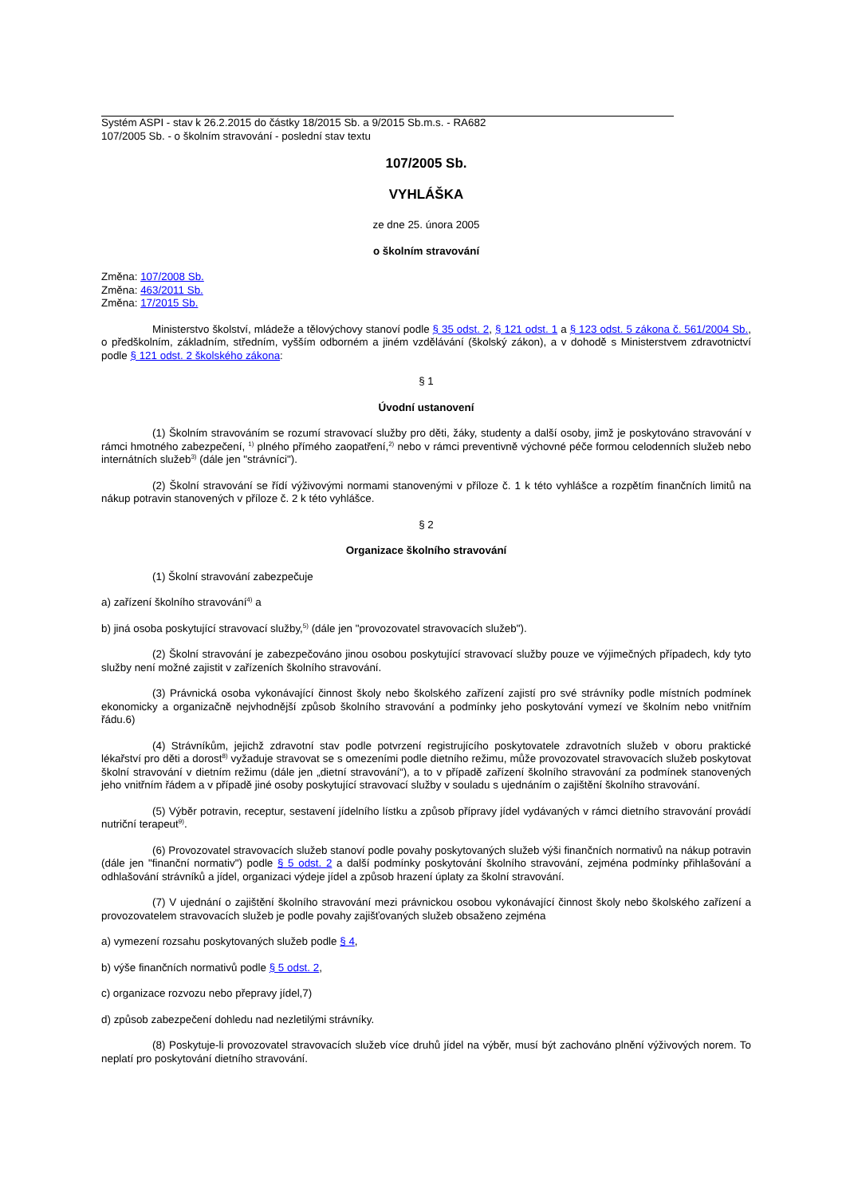Systém ASPI - stav k 26.2.2015 do částky 18/2015 Sb. a 9/2015 Sb.m.s. - RA682
107/2005 Sb. - o školním stravování - poslední stav textu
107/2005 Sb.
VYHLÁŠKA
ze dne 25. února 2005
o školním stravování
Změna: 107/2008 Sb.
Změna: 463/2011 Sb.
Změna: 17/2015 Sb.
Ministerstvo školství, mládeže a tělovýchovy stanoví podle § 35 odst. 2, § 121 odst. 1 a § 123 odst. 5 zákona č. 561/2004 Sb., o předškolním, základním, středním, vyšším odborném a jiném vzdělávání (školský zákon), a v dohodě s Ministerstvem zdravotnictví podle § 121 odst. 2 školského zákona:
§ 1
Úvodní ustanovení
(1) Školním stravováním se rozumí stravovací služby pro děti, žáky, studenty a další osoby, jimž je poskytováno stravování v rámci hmotného zabezpečení, <sup>1)</sup> plného přímého zaopatření,<sup>2)</sup> nebo v rámci preventivně výchovné péče formou celodenních služeb nebo internátních služeb<sup>3)</sup> (dále jen "strávníci").
(2) Školní stravování se řídí výživovými normami stanovenými v příloze č. 1 k této vyhlášce a rozpětím finančních limitů na nákup potravin stanovených v příloze č. 2 k této vyhlášce.
§ 2
Organizace školního stravování
(1) Školní stravování zabezpečuje
a) zařízení školního stravování<sup>4)</sup> a
b) jiná osoba poskytující stravovací služby,<sup>5)</sup> (dále jen "provozovatel stravovacích služeb").
(2) Školní stravování je zabezpečováno jinou osobou poskytující stravovací služby pouze ve výjimečných případech, kdy tyto služby není možné zajistit v zařízeních školního stravování.
(3) Právnická osoba vykonávající činnost školy nebo školského zařízení zajistí pro své strávníky podle místních podmínek ekonomicky a organizačně nejvhodnější způsob školního stravování a podmínky jeho poskytování vymezí ve školním nebo vnitřním řádu.6)
(4) Strávníkům, jejichž zdravotní stav podle potvrzení registrujícího poskytovatele zdravotních služeb v oboru praktické lékařství pro děti a dorost<sup>8)</sup> vyžaduje stravovat se s omezeními podle dietního režimu, může provozovatel stravovacích služeb poskytovat školní stravování v dietním režimu (dále jen „dietní stravování“), a to v případě zařízení školního stravování za podmínek stanovených jeho vnitřním řádem a v případě jiné osoby poskytující stravovací služby v souladu s ujednáním o zajištění školního stravování.
(5) Výběr potravin, receptur, sestavení jídelního lístku a způsob přípravy jídel vydávaných v rámci dietního stravování provádí nutriční terapeut<sup>9)</sup>.
(6) Provozovatel stravovacích služeb stanoví podle povahy poskytovaných služeb výši finančních normativů na nákup potravin (dále jen "finanční normativ") podle § 5 odst. 2 a další podmínky poskytování školního stravování, zejména podmínky přihlašování a odhlašování strávníků a jídel, organizaci výdeje jídel a způsob hrazení úplaty za školní stravování.
(7) V ujednání o zajištění školního stravování mezi právnickou osobou vykonávající činnost školy nebo školského zařízení a provozovatelem stravovacích služeb je podle povahy zajišťovaných služeb obsaženo zejména
a) vymezení rozsahu poskytovaných služeb podle § 4,
b) výše finančních normativů podle § 5 odst. 2,
c) organizace rozvozu nebo přepravy jídel,7)
d) způsob zabezpečení dohledu nad nezletilými strávníky.
(8) Poskytuje-li provozovatel stravovacích služeb více druhů jídel na výběr, musí být zachováno plnění výživových norem. To neplatí pro poskytování dietního stravování.